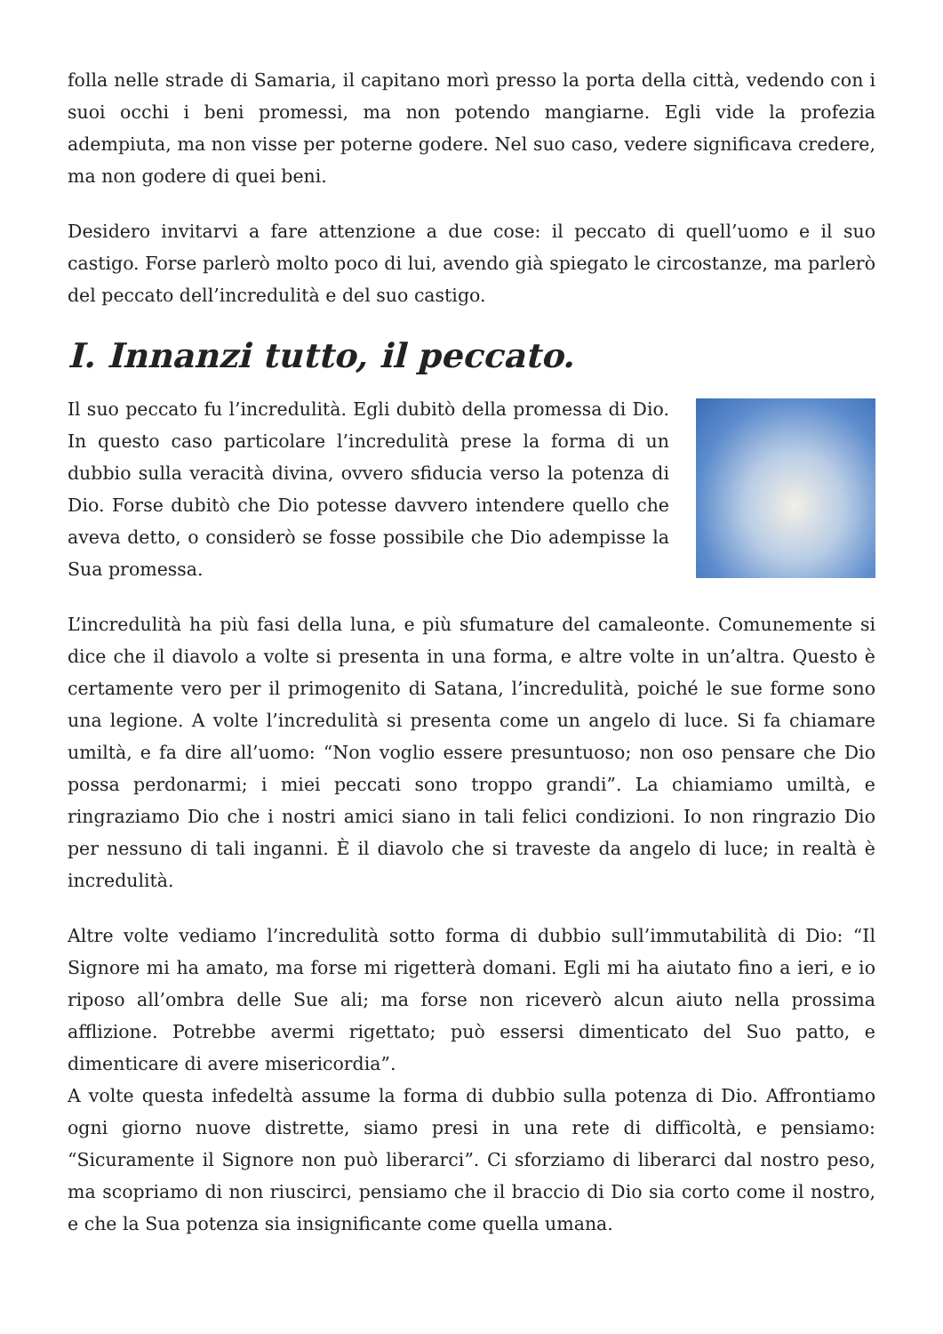folla nelle strade di Samaria, il capitano morì presso la porta della città, vedendo con i suoi occhi i beni promessi, ma non potendo mangiarne. Egli vide la profezia adempiuta, ma non visse per poterne godere. Nel suo caso, vedere significava credere, ma non godere di quei beni.
Desidero invitarvi a fare attenzione a due cose: il peccato di quell’uomo e il suo castigo. Forse parlerò molto poco di lui, avendo già spiegato le circostanze, ma parlerò del peccato dell’incredulità e del suo castigo.
I. Innanzi tutto, il peccato.
Il suo peccato fu l’incredulità. Egli dubitò della promessa di Dio. In questo caso particolare l’incredulità prese la forma di un dubbio sulla veracità divina, ovvero sfiducia verso la potenza di Dio. Forse dubitò che Dio potesse davvero intendere quello che aveva detto, o considerò se fosse possibile che Dio adempisse la Sua promessa.
L’incredulità ha più fasi della luna, e più sfumature del camaleonte. Comunemente si dice che il diavolo a volte si presenta in una forma, e altre volte in un’altra. Questo è certamente vero per il primogenito di Satana, l’incredulità, poiché le sue forme sono una legione. A volte l’incredulità si presenta come un angelo di luce. Si fa chiamare umiltà, e fa dire all’uomo: “Non voglio essere presuntuoso; non oso pensare che Dio possa perdonarmi; i miei peccati sono troppo grandi”. La chiamiamo umiltà, e ringraziamo Dio che i nostri amici siano in tali felici condizioni. Io non ringrazio Dio per nessuno di tali inganni. È il diavolo che si traveste da angelo di luce; in realtà è incredulità.
Altre volte vediamo l’incredulità sotto forma di dubbio sull’immutabilità di Dio: “Il Signore mi ha amato, ma forse mi rigetterà domani. Egli mi ha aiutato fino a ieri, e io riposo all’ombra delle Sue ali; ma forse non riceverò alcun aiuto nella prossima afflizione. Potrebbe avermi rigettato; può essersi dimenticato del Suo patto, e dimenticare di avere misericordia”.
A volte questa infedeltà assume la forma di dubbio sulla potenza di Dio. Affrontiamo ogni giorno nuove distrette, siamo presi in una rete di difficoltà, e pensiamo: “Sicuramente il Signore non può liberarci”. Ci sforziamo di liberarci dal nostro peso, ma scopriamo di non riuscirci, pensiamo che il braccio di Dio sia corto come il nostro, e che la Sua potenza sia insignificante come quella umana.